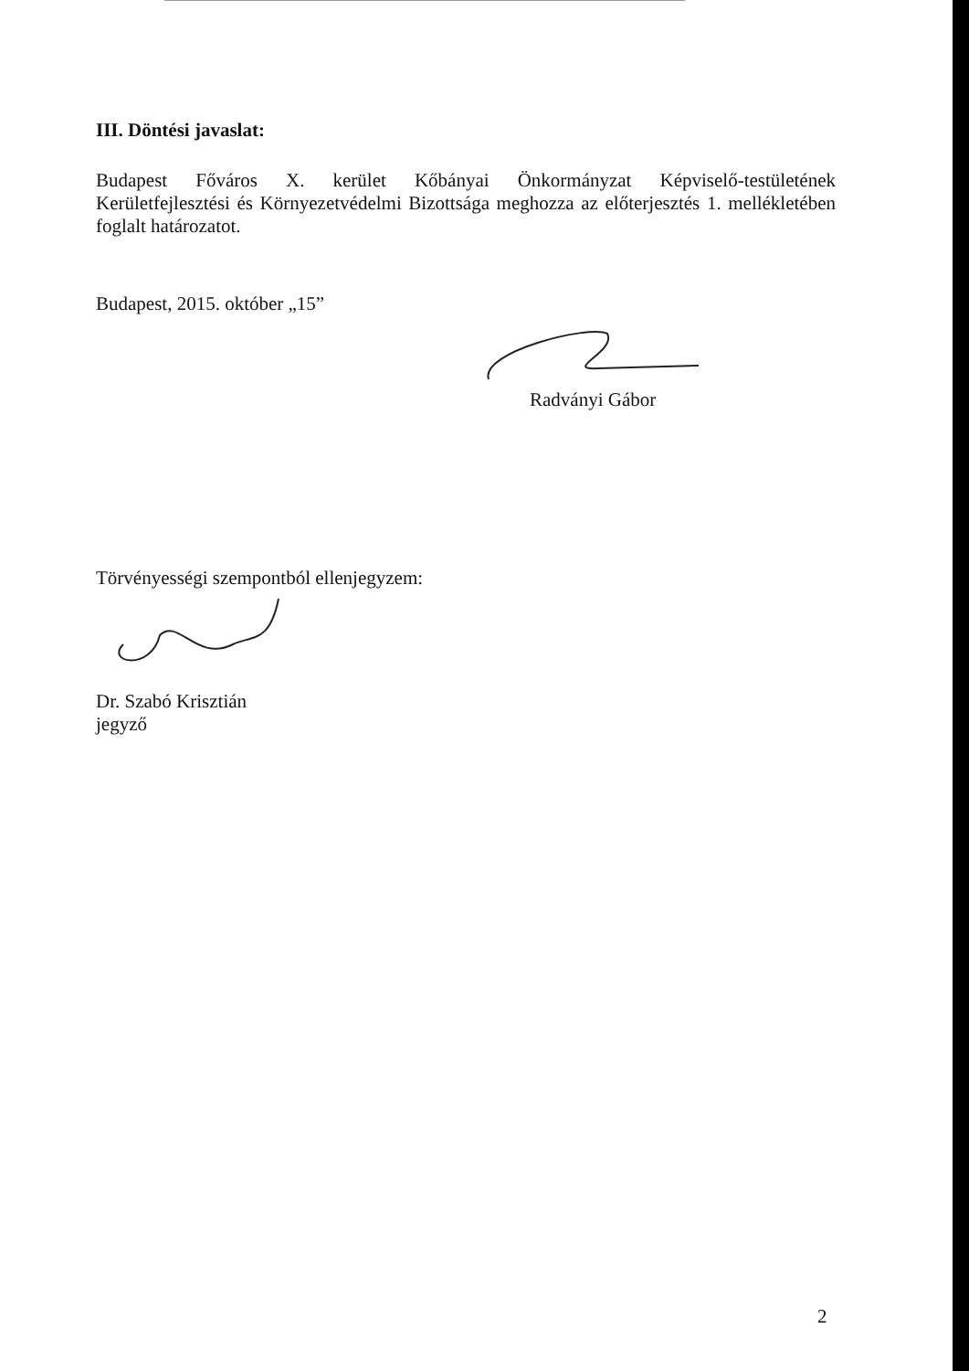III. Döntési javaslat:
Budapest Főváros X. kerület Kőbányai Önkormányzat Képviselő-testületének
Kerületfejlesztési és Környezetvédelmi Bizottsága meghozza az előterjesztés 1. mellékletében
foglalt határozatot.
Budapest, 2015. október „15”
Radványi Gábor
Törvényességi szempontból ellenjegyzem:
Dr. Szabó Krisztián
jegyző
2